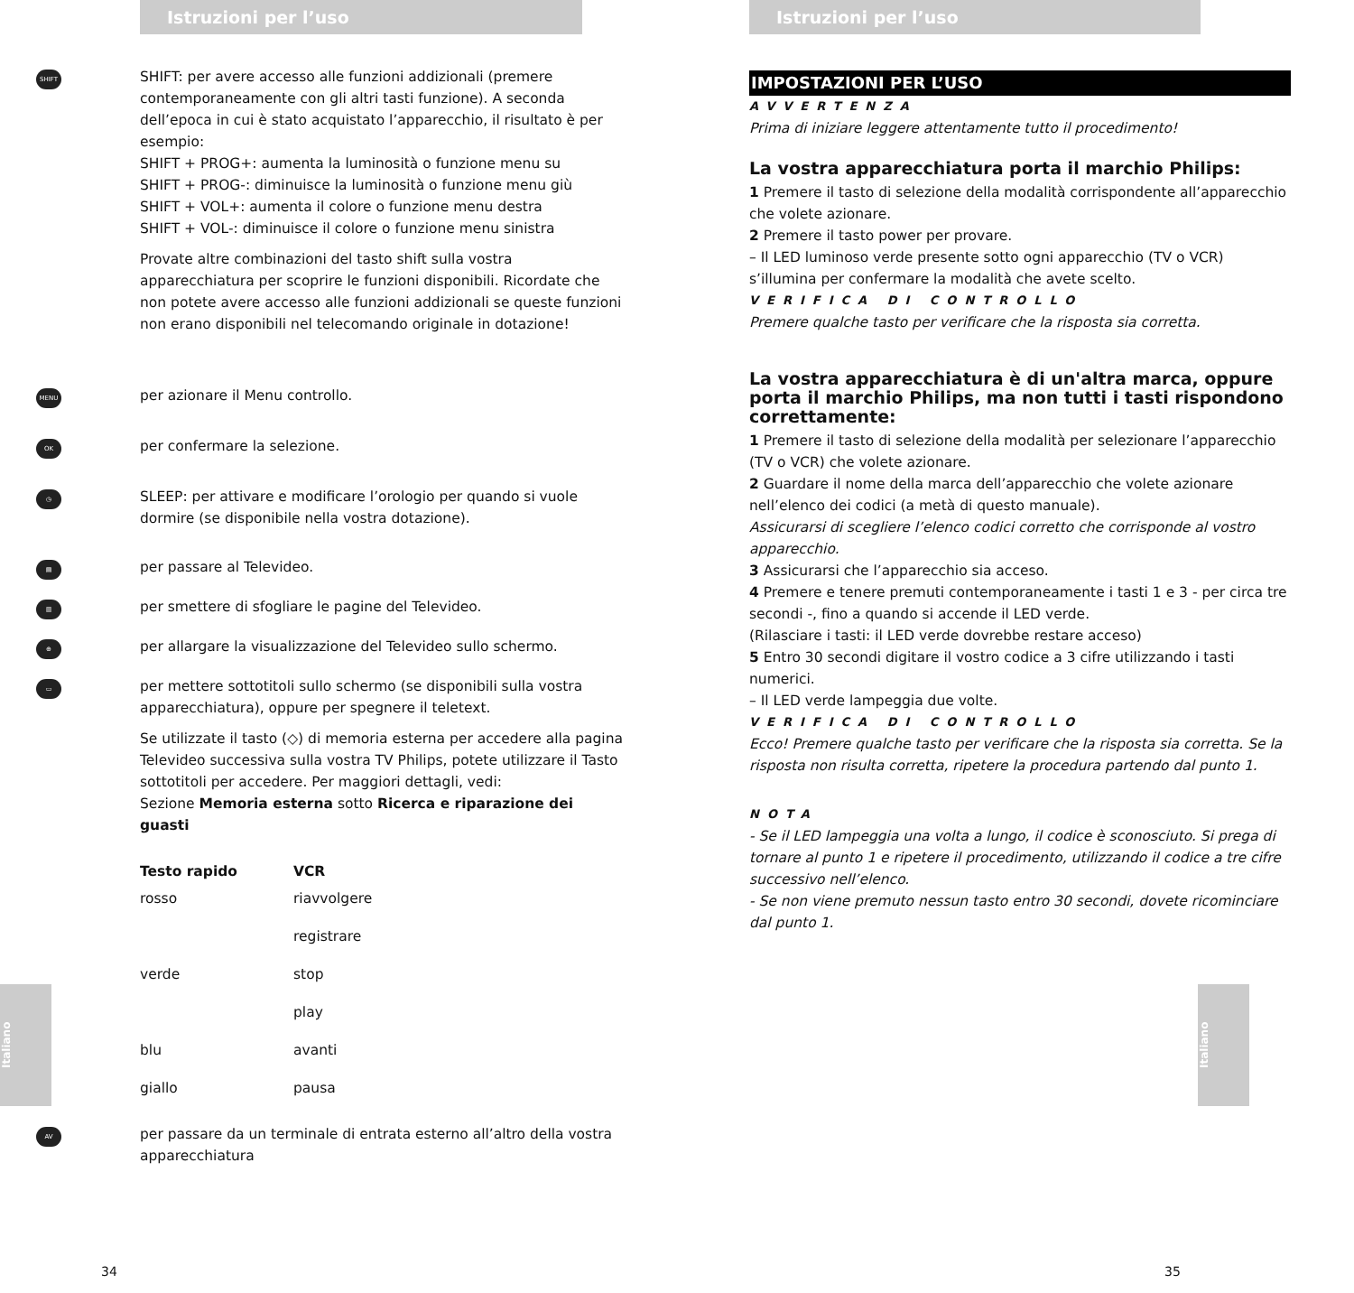Istruzioni per l’uso
SHIFT
SHIFT: per avere accesso alle funzioni addizionali (premere contemporaneamente con gli altri tasti funzione). A seconda dell’epoca in cui è stato acquistato l’apparecchio, il risultato è per esempio:
SHIFT + PROG+: aumenta la luminosità o funzione menu su
SHIFT + PROG-: diminuisce la luminosità o funzione menu giù
SHIFT + VOL+: aumenta il colore o funzione menu destra
SHIFT + VOL-: diminuisce il colore o funzione menu sinistra
Provate altre combinazioni del tasto shift sulla vostra apparecchiatura per scoprire le funzioni disponibili. Ricordate che non potete avere accesso alle funzioni addizionali se queste funzioni non erano disponibili nel telecomando originale in dotazione!
MENU
per azionare il Menu controllo.
OK
per confermare la selezione.
◷
SLEEP: per attivare e modificare l’orologio per quando si vuole dormire (se disponibile nella vostra dotazione).
▤
per passare al Televideo.
▥
per smettere di sfogliare le pagine del Televideo.
⊕
per allargare la visualizzazione del Televideo sullo schermo.
▭
per mettere sottotitoli sullo schermo (se disponibili sulla vostra apparecchiatura), oppure per spegnere il teletext.
Se utilizzate il tasto (◇) di memoria esterna per accedere alla pagina Televideo successiva sulla vostra TV Philips, potete utilizzare il Tasto sottotitoli per accedere. Per maggiori dettagli, vedi:
Sezione Memoria esterna sotto Ricerca e riparazione dei guasti
| Testo rapido | VCR |
| --- | --- |
| rosso | riavvolgere |
| | registrare |
| verde | stop |
| | play |
| blu | avanti |
| giallo | pausa |
AV
per passare da un terminale di entrata esterno all’altro della vostra apparecchiatura
34
Italiano
Istruzioni per l’uso
IMPOSTAZIONI PER L’USO
AVVERTENZA
Prima di iniziare leggere attentamente tutto il procedimento!
La vostra apparecchiatura porta il marchio Philips:
1 Premere il tasto di selezione della modalità corrispondente all’apparecchio che volete azionare.
2 Premere il tasto power per provare.
– Il LED luminoso verde presente sotto ogni apparecchio (TV o VCR) s’illumina per confermare la modalità che avete scelto.
VERIFICA DI CONTROLLO
Premere qualche tasto per verificare che la risposta sia corretta.
La vostra apparecchiatura è di un'altra marca, oppure porta il marchio Philips, ma non tutti i tasti rispondono correttamente:
1 Premere il tasto di selezione della modalità per selezionare l’apparecchio (TV o VCR) che volete azionare.
2 Guardare il nome della marca dell’apparecchio che volete azionare nell’elenco dei codici (a metà di questo manuale).
Assicurarsi di scegliere l’elenco codici corretto che corrisponde al vostro apparecchio.
3 Assicurarsi che l’apparecchio sia acceso.
4 Premere e tenere premuti contemporaneamente i tasti 1 e 3 - per circa tre secondi -, fino a quando si accende il LED verde.
(Rilasciare i tasti: il LED verde dovrebbe restare acceso)
5 Entro 30 secondi digitare il vostro codice a 3 cifre utilizzando i tasti numerici.
– Il LED verde lampeggia due volte.
VERIFICA DI CONTROLLO
Ecco! Premere qualche tasto per verificare che la risposta sia corretta. Se la risposta non risulta corretta, ripetere la procedura partendo dal punto 1.
NOTA
- Se il LED lampeggia una volta a lungo, il codice è sconosciuto. Si prega di tornare al punto 1 e ripetere il procedimento, utilizzando il codice a tre cifre successivo nell’elenco.
- Se non viene premuto nessun tasto entro 30 secondi, dovete ricominciare dal punto 1.
35
Italiano